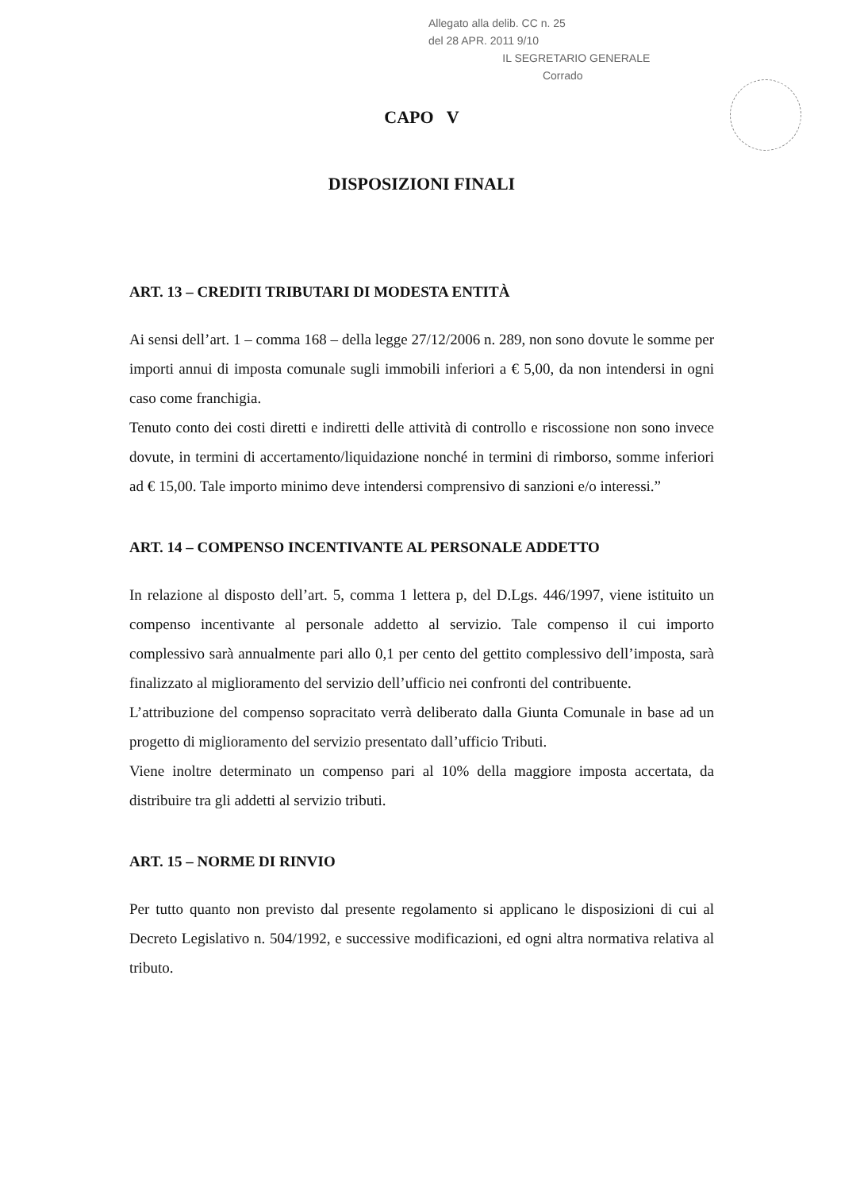Allegato alla delib. CC n. 25
del 28 APR. 2011 9/10
IL SEGRETARIO GENERALE
Corrado
CAPO V
DISPOSIZIONI FINALI
ART. 13 – CREDITI TRIBUTARI DI MODESTA ENTITÀ
Ai sensi dell’art. 1 – comma 168 – della legge 27/12/2006 n. 289, non sono dovute le somme per importi annui di imposta comunale sugli immobili inferiori a € 5,00, da non intendersi in ogni caso come franchigia.
Tenuto conto dei costi diretti e indiretti delle attività di controllo e riscossione non sono invece dovute, in termini di accertamento/liquidazione nonché in termini di rimborso, somme inferiori ad € 15,00. Tale importo minimo deve intendersi comprensivo di sanzioni e/o interessi.”
ART. 14 – COMPENSO INCENTIVANTE AL PERSONALE ADDETTO
In relazione al disposto dell’art. 5, comma 1 lettera p, del D.Lgs. 446/1997, viene istituito un compenso incentivante al personale addetto al servizio. Tale compenso il cui importo complessivo sarà annualmente pari allo 0,1 per cento del gettito complessivo dell’imposta, sarà finalizzato al miglioramento del servizio dell’ufficio nei confronti del contribuente.
L’attribuzione del compenso sopracitato verrà deliberato dalla Giunta Comunale in base ad un progetto di miglioramento del servizio presentato dall’ufficio Tributi.
Viene inoltre determinato un compenso pari al 10% della maggiore imposta accertata, da distribuire tra gli addetti al servizio tributi.
ART. 15 – NORME DI RINVIO
Per tutto quanto non previsto dal presente regolamento si applicano le disposizioni di cui al Decreto Legislativo n. 504/1992, e successive modificazioni, ed ogni altra normativa relativa al tributo.